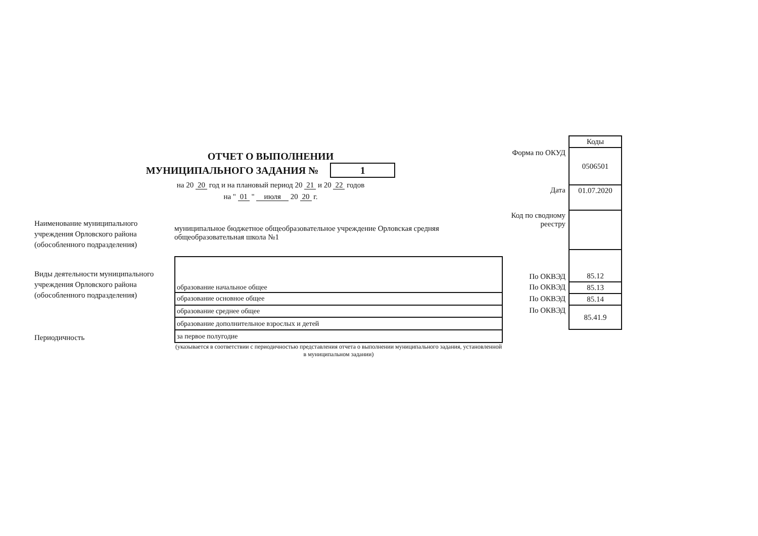ОТЧЕТ О ВЫПОЛНЕНИИ
МУНИЦИПАЛЬНОГО ЗАДАНИЯ № 1
на 20 20 год и на плановый период 20 21 и 20 22 годов
на " 01 " июля 20 20 г.
| | Коды |
| Форма по ОКУД | 0506501 |
| Дата | 01.07.2020 |
| Код по сводному реестру | |
| По ОКВЭД | 85.12 |
| По ОКВЭД | 85.13 |
| По ОКВЭД | 85.14 |
| По ОКВЭД | 85.41.9 |
Наименование муниципального учреждения Орловского района (обособленного подразделения)
муниципальное бюджетное общеобразовательное учреждение Орловская средняя общеобразовательная школа №1
Виды деятельности муниципального учреждения Орловского района (обособленного подразделения)
Периодичность
| образование начальное общее |
| образование основное общее |
| образование среднее общее |
| образование дополнительное взрослых и детей |
| за первое полугодие |
(указывается в соответствии с периодичностью представления отчета о выполнении муниципального задания, установленной в муниципальном задании)